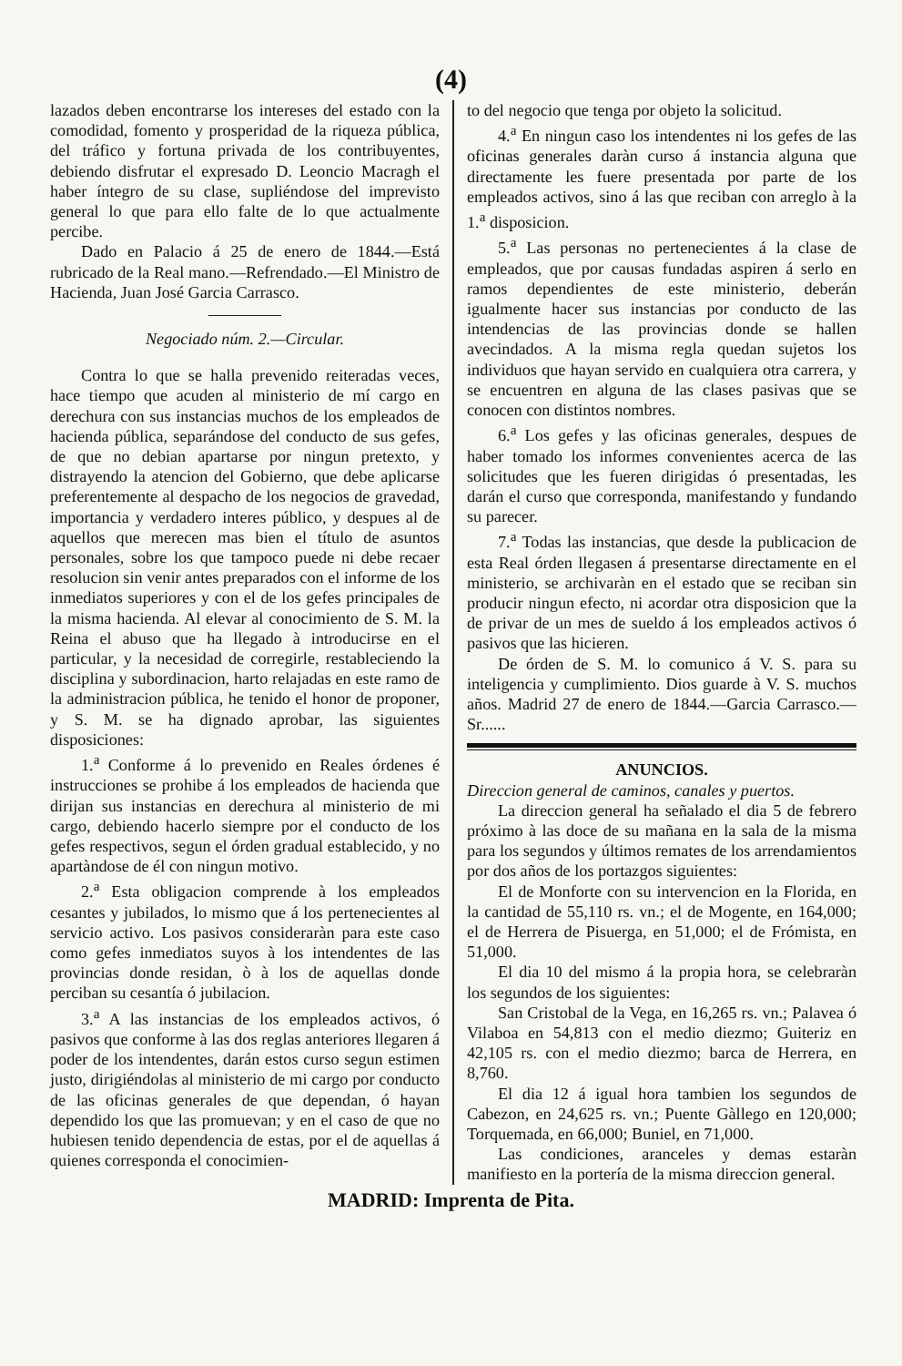(4)
lazados deben encontrarse los intereses del estado con la comodidad, fomento y prosperidad de la riqueza pública, del tráfico y fortuna privada de los contribuyentes, debiendo disfrutar el expresado D. Leoncio Macragh el haber íntegro de su clase, supliéndose del imprevisto general lo que para ello falte de lo que actualmente percibe.
Dado en Palacio á 25 de enero de 1844.—Está rubricado de la Real mano.—Refrendado.—El Ministro de Hacienda, Juan José Garcia Carrasco.
Negociado núm. 2.—Circular.
Contra lo que se halla prevenido reiteradas veces, hace tiempo que acuden al ministerio de mí cargo en derechura con sus instancias muchos de los empleados de hacienda pública, separándose del conducto de sus gefes, de que no debian apartarse por ningun pretexto, y distrayendo la atencion del Gobierno, que debe aplicarse preferentemente al despacho de los negocios de gravedad, importancia y verdadero interes público, y despues al de aquellos que merecen mas bien el título de asuntos personales, sobre los que tampoco puede ni debe recaer resolucion sin venir antes preparados con el informe de los inmediatos superiores y con el de los gefes principales de la misma hacienda. Al elevar al conocimiento de S. M. la Reina el abuso que ha llegado à introducirse en el particular, y la necesidad de corregirle, restableciendo la disciplina y subordinacion, harto relajadas en este ramo de la administracion pública, he tenido el honor de proponer, y S. M. se ha dignado aprobar, las siguientes disposiciones:
1.<sup>a</sup> Conforme á lo prevenido en Reales órdenes é instrucciones se prohibe á los empleados de hacienda que dirijan sus instancias en derechura al ministerio de mi cargo, debiendo hacerlo siempre por el conducto de los gefes respectivos, segun el órden gradual establecido, y no apartàndose de él con ningun motivo.
2.<sup>a</sup> Esta obligacion comprende à los empleados cesantes y jubilados, lo mismo que á los pertenecientes al servicio activo. Los pasivos consideraràn para este caso como gefes inmediatos suyos à los intendentes de las provincias donde residan, ò à los de aquellas donde perciban su cesantía ó jubilacion.
3.<sup>a</sup> A las instancias de los empleados activos, ó pasivos que conforme à las dos reglas anteriores llegaren á poder de los intendentes, darán estos curso segun estimen justo, dirigiéndolas al ministerio de mi cargo por conducto de las oficinas generales de que dependan, ó hayan dependido los que las promuevan; y en el caso de que no hubiesen tenido dependencia de estas, por el de aquellas á quienes corresponda el conocimien-
to del negocio que tenga por objeto la solicitud.
4.<sup>a</sup> En ningun caso los intendentes ni los gefes de las oficinas generales daràn curso á instancia alguna que directamente les fuere presentada por parte de los empleados activos, sino á las que reciban con arreglo à la 1.<sup>a</sup> disposicion.
5.<sup>a</sup> Las personas no pertenecientes á la clase de empleados, que por causas fundadas aspiren á serlo en ramos dependientes de este ministerio, deberán igualmente hacer sus instancias por conducto de las intendencias de las provincias donde se hallen avecindados. A la misma regla quedan sujetos los individuos que hayan servido en cualquiera otra carrera, y se encuentren en alguna de las clases pasivas que se conocen con distintos nombres.
6.<sup>a</sup> Los gefes y las oficinas generales, despues de haber tomado los informes convenientes acerca de las solicitudes que les fueren dirigidas ó presentadas, les darán el curso que corresponda, manifestando y fundando su parecer.
7.<sup>a</sup> Todas las instancias, que desde la publicacion de esta Real órden llegasen á presentarse directamente en el ministerio, se archivaràn en el estado que se reciban sin producir ningun efecto, ni acordar otra disposicion que la de privar de un mes de sueldo á los empleados activos ó pasivos que las hicieren.
De órden de S. M. lo comunico á V. S. para su inteligencia y cumplimiento. Dios guarde à V. S. muchos años. Madrid 27 de enero de 1844.—Garcia Carrasco.—Sr......
ANUNCIOS.
Direccion general de caminos, canales y puertos.
La direccion general ha señalado el dia 5 de febrero próximo à las doce de su mañana en la sala de la misma para los segundos y últimos remates de los arrendamientos por dos años de los portazgos siguientes:
El de Monforte con su intervencion en la Florida, en la cantidad de 55,110 rs. vn.; el de Mogente, en 164,000; el de Herrera de Pisuerga, en 51,000; el de Frómista, en 51,000.
El dia 10 del mismo á la propia hora, se celebraràn los segundos de los siguientes:
San Cristobal de la Vega, en 16,265 rs. vn.; Palavea ó Vilaboa en 54,813 con el medio diezmo; Guiteriz en 42,105 rs. con el medio diezmo; barca de Herrera, en 8,760.
El dia 12 á igual hora tambien los segundos de Cabezon, en 24,625 rs. vn.; Puente Gàllego en 120,000; Torquemada, en 66,000; Buniel, en 71,000.
Las condiciones, aranceles y demas estaràn manifiesto en la portería de la misma direccion general.
MADRID: Imprenta de Pita.